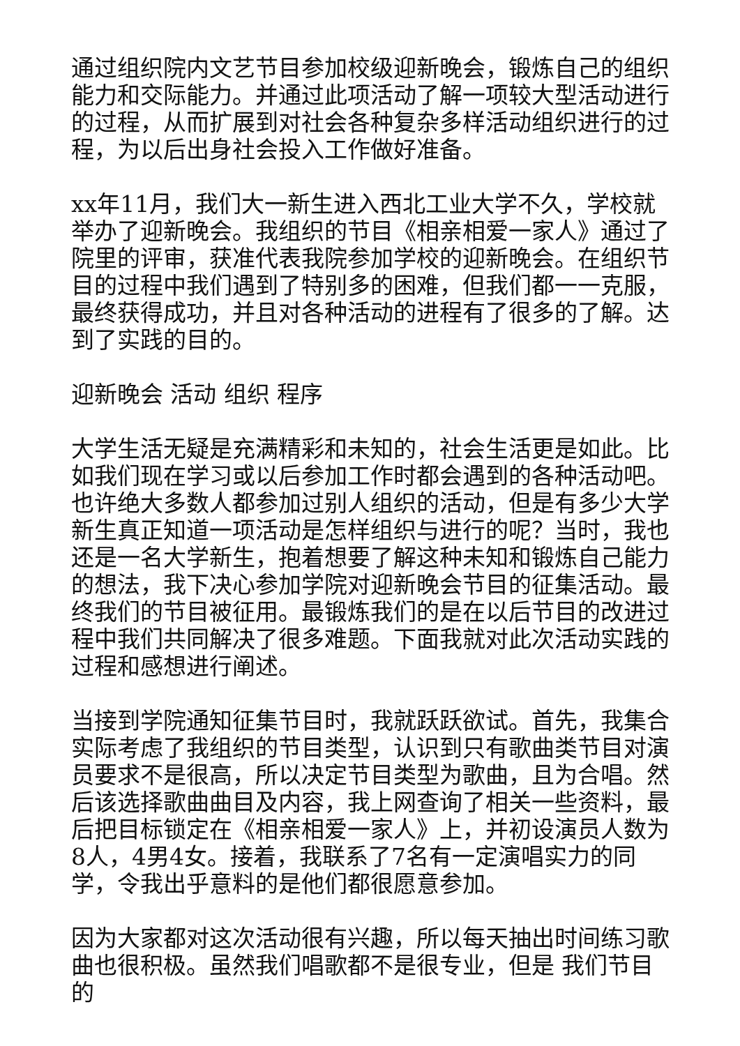通过组织院内文艺节目参加校级迎新晚会，锻炼自己的组织能力和交际能力。并通过此项活动了解一项较大型活动进行的过程，从而扩展到对社会各种复杂多样活动组织进行的过程，为以后出身社会投入工作做好准备。
xx年11月，我们大一新生进入西北工业大学不久，学校就举办了迎新晚会。我组织的节目《相亲相爱一家人》通过了院里的评审，获准代表我院参加学校的迎新晚会。在组织节目的过程中我们遇到了特别多的困难，但我们都一一克服，最终获得成功，并且对各种活动的进程有了很多的了解。达到了实践的目的。
迎新晚会 活动 组织 程序
大学生活无疑是充满精彩和未知的，社会生活更是如此。比如我们现在学习或以后参加工作时都会遇到的各种活动吧。也许绝大多数人都参加过别人组织的活动，但是有多少大学新生真正知道一项活动是怎样组织与进行的呢？当时，我也还是一名大学新生，抱着想要了解这种未知和锻炼自己能力的想法，我下决心参加学院对迎新晚会节目的征集活动。最终我们的节目被征用。最锻炼我们的是在以后节目的改进过程中我们共同解决了很多难题。下面我就对此次活动实践的过程和感想进行阐述。
当接到学院通知征集节目时，我就跃跃欲试。首先，我集合实际考虑了我组织的节目类型，认识到只有歌曲类节目对演员要求不是很高，所以决定节目类型为歌曲，且为合唱。然后该选择歌曲曲目及内容，我上网查询了相关一些资料，最后把目标锁定在《相亲相爱一家人》上，并初设演员人数为8人，4男4女。接着，我联系了7名有一定演唱实力的同学，令我出乎意料的是他们都很愿意参加。
因为大家都对这次活动很有兴趣，所以每天抽出时间练习歌曲也很积极。虽然我们唱歌都不是很专业，但是 我们节目的